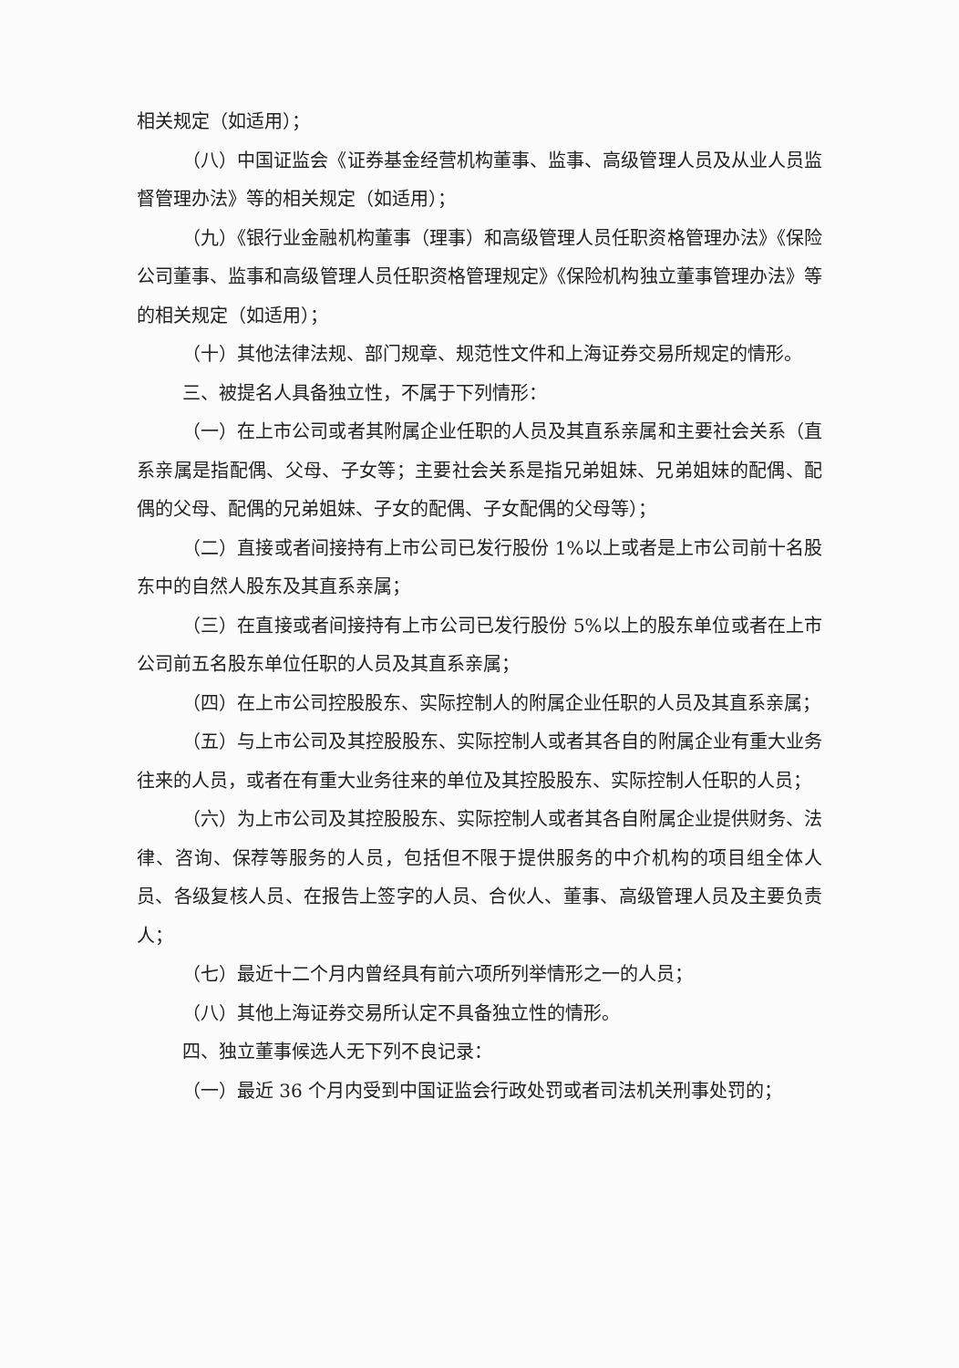相关规定（如适用）；
（八）中国证监会《证券基金经营机构董事、监事、高级管理人员及从业人员监督管理办法》等的相关规定（如适用）；
（九）《银行业金融机构董事（理事）和高级管理人员任职资格管理办法》《保险公司董事、监事和高级管理人员任职资格管理规定》《保险机构独立董事管理办法》等的相关规定（如适用）；
（十）其他法律法规、部门规章、规范性文件和上海证券交易所规定的情形。
三、被提名人具备独立性，不属于下列情形：
（一）在上市公司或者其附属企业任职的人员及其直系亲属和主要社会关系（直系亲属是指配偶、父母、子女等；主要社会关系是指兄弟姐妹、兄弟姐妹的配偶、配偶的父母、配偶的兄弟姐妹、子女的配偶、子女配偶的父母等）；
（二）直接或者间接持有上市公司已发行股份 1%以上或者是上市公司前十名股东中的自然人股东及其直系亲属；
（三）在直接或者间接持有上市公司已发行股份 5%以上的股东单位或者在上市公司前五名股东单位任职的人员及其直系亲属；
（四）在上市公司控股股东、实际控制人的附属企业任职的人员及其直系亲属；
（五）与上市公司及其控股股东、实际控制人或者其各自的附属企业有重大业务往来的人员，或者在有重大业务往来的单位及其控股股东、实际控制人任职的人员；
（六）为上市公司及其控股股东、实际控制人或者其各自附属企业提供财务、法律、咨询、保荐等服务的人员，包括但不限于提供服务的中介机构的项目组全体人员、各级复核人员、在报告上签字的人员、合伙人、董事、高级管理人员及主要负责人；
（七）最近十二个月内曾经具有前六项所列举情形之一的人员；
（八）其他上海证券交易所认定不具备独立性的情形。
四、独立董事候选人无下列不良记录：
（一）最近 36 个月内受到中国证监会行政处罚或者司法机关刑事处罚的；